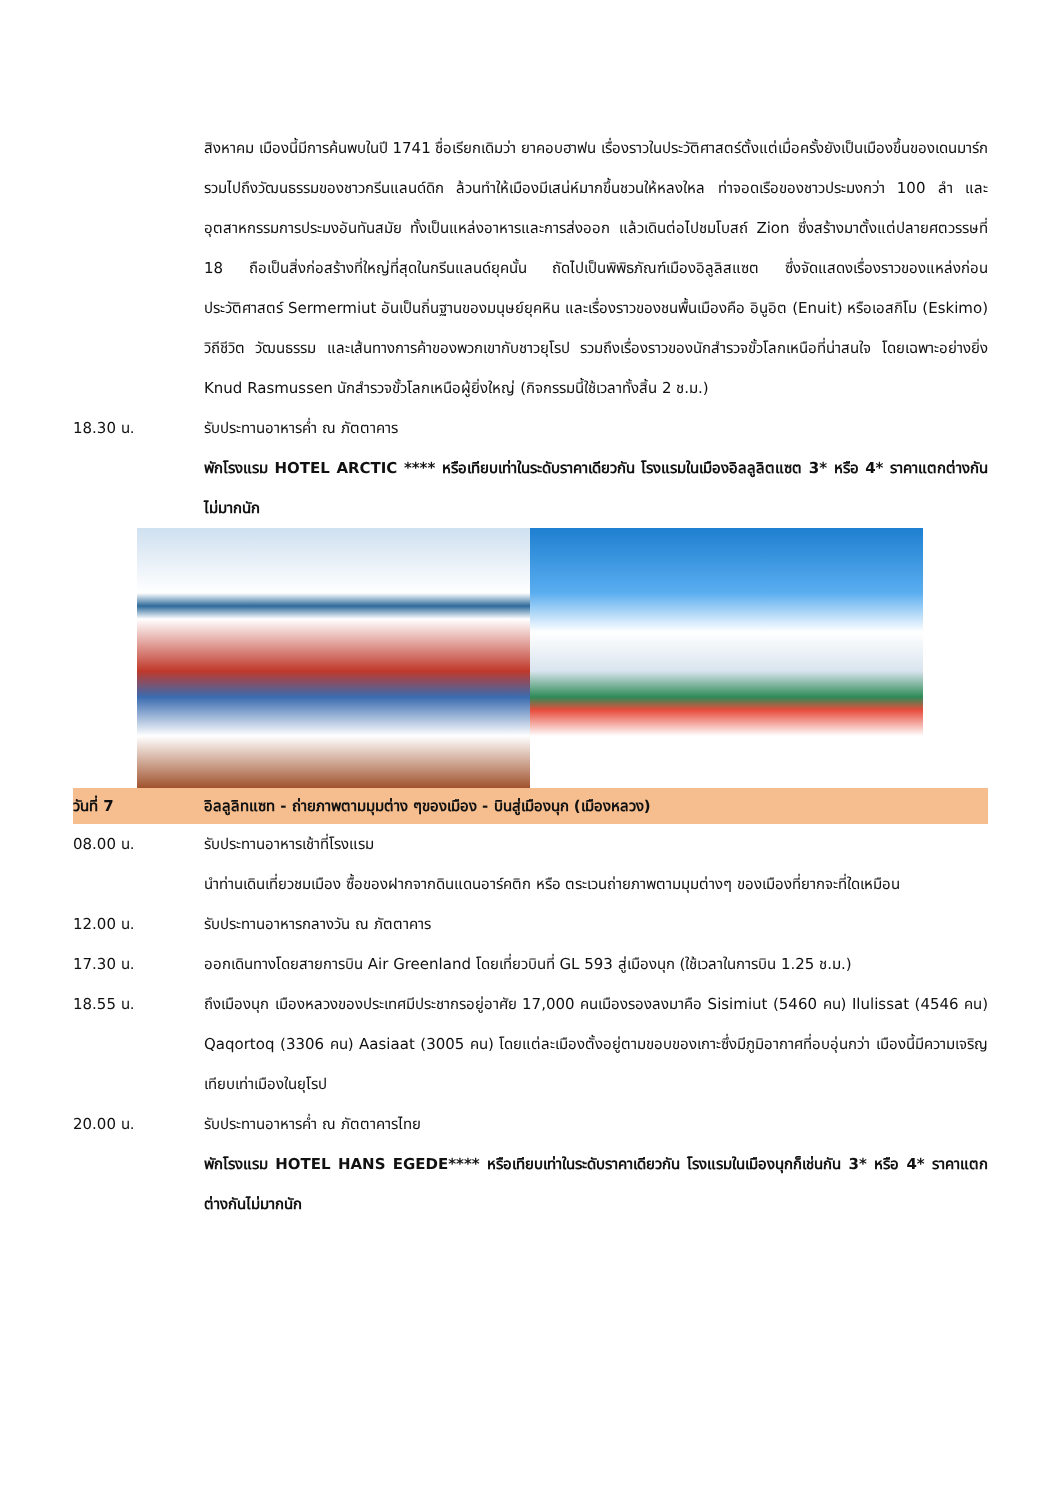สิงหาคม เมืองนี้มีการค้นพบในปี 1741 ชื่อเรียกเดิมว่า ยาคอบฮาฟน เรื่องราวในประวัติศาสตร์ตั้งแต่เมื่อครั้งยังเป็นเมืองขึ้นของเดนมาร์ก รวมไปถึงวัฒนธรรมของชาวกรีนแลนด์ดิก ล้วนทำให้เมืองมีเสน่ห์มากขึ้นชวนให้หลงใหล ท่าจอดเรือของชาวประมงกว่า 100 ลำ และอุตสาหกรรมการประมงอันทันสมัย ทั้งเป็นแหล่งอาหารและการส่งออก แล้วเดินต่อไปชมโบสถ์ Zion ซึ่งสร้างมาตั้งแต่ปลายศตวรรษที่ 18 ถือเป็นสิ่งก่อสร้างที่ใหญ่ที่สุดในกรีนแลนด์ยุคนั้น ถัดไปเป็นพิพิธภัณฑ์เมืองอิลูลิสแซต ซึ่งจัดแสดงเรื่องราวของแหล่งก่อนประวัติศาสตร์ Sermermiut อันเป็นถิ่นฐานของมนุษย์ยุคหิน และเรื่องราวของชนพื้นเมืองคือ อินูอิต (Enuit) หรือเอสกิโม (Eskimo) วิถีชีวิต วัฒนธรรม และเส้นทางการค้าของพวกเขากับชาวยุโรป รวมถึงเรื่องราวของนักสำรวจขั้วโลกเหนือที่น่าสนใจ โดยเฉพาะอย่างยิ่ง Knud Rasmussen นักสำรวจขั้วโลกเหนือผู้ยิ่งใหญ่ (กิจกรรมนี้ใช้เวลาทั้งสิ้น 2 ช.ม.)
18.30 น. รับประทานอาหารค่ำ ณ ภัตตาคาร
พักโรงแรม HOTEL ARCTIC **** หรือเทียบเท่าในระดับราคาเดียวกัน โรงแรมในเมืองอิลลูลิตแซต 3* หรือ 4* ราคาแตกต่างกันไม่มากนัก
วันที่ 7 อิลลูลิทแซท - ถ่ายภาพตามมุมต่าง ๆของเมือง - บินสู่เมืองนุก (เมืองหลวง)
08.00 น. รับประทานอาหารเช้าที่โรงแรม
นำท่านเดินเที่ยวชมเมือง ซื้อของฝากจากดินแดนอาร์คติก หรือ ตระเวนถ่ายภาพตามมุมต่างๆ ของเมืองที่ยากจะที่ใดเหมือน
12.00 น. รับประทานอาหารกลางวัน ณ ภัตตาคาร
17.30 น. ออกเดินทางโดยสายการบิน Air Greenland โดยเที่ยวบินที่ GL 593 สู่เมืองนุก (ใช้เวลาในการบิน 1.25 ช.ม.)
18.55 น. ถึงเมืองนุก เมืองหลวงของประเทศมีประชากรอยู่อาศัย 17,000 คนเมืองรองลงมาคือ Sisimiut (5460 คน) Ilulissat (4546 คน) Qaqortoq (3306 คน) Aasiaat (3005 คน) โดยแต่ละเมืองตั้งอยู่ตามขอบของเกาะซึ่งมีภูมิอากาศที่อบอุ่นกว่า เมืองนี้มีความเจริญเทียบเท่าเมืองในยุโรป
20.00 น. รับประทานอาหารค่ำ ณ ภัตตาคารไทย
พักโรงแรม HOTEL HANS EGEDE**** หรือเทียบเท่าในระดับราคาเดียวกัน โรงแรมในเมืองนุกก็เช่นกัน 3* หรือ 4* ราคาแตกต่างกันไม่มากนัก